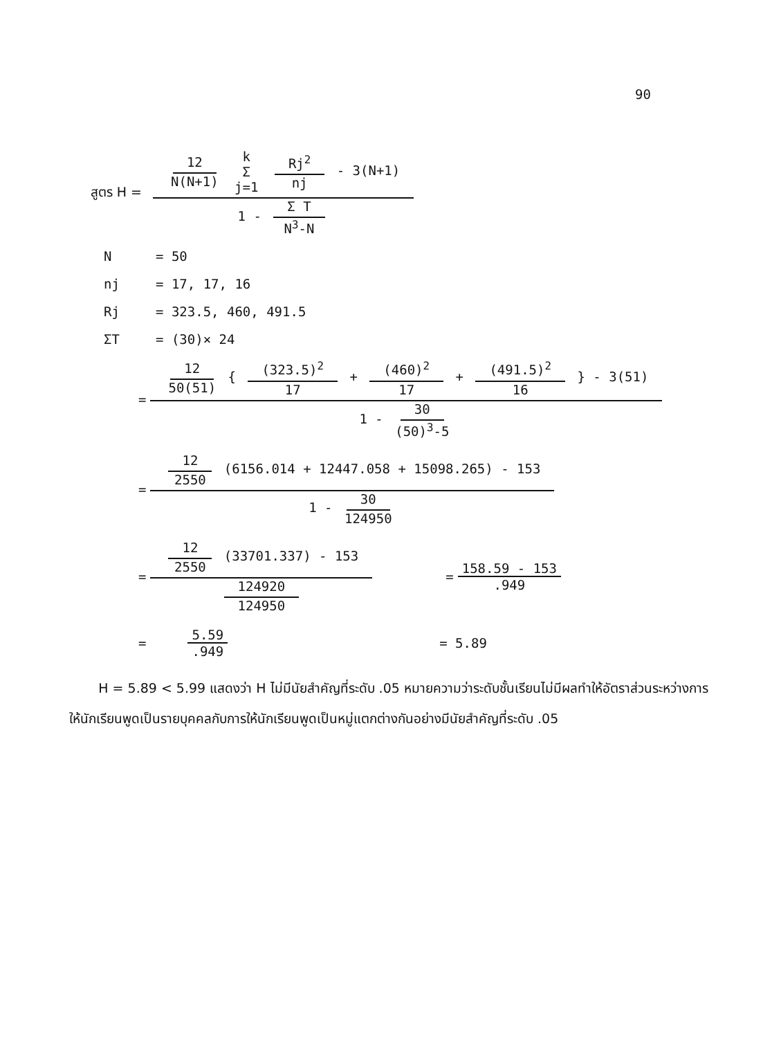90
สูตร H = 12 N(N+1) k Σ j=1 Rj<sup>2</sup> nj - 3(N+1) 1 - Σ T N<sup>3</sup>-N
N = 50
nj = 17, 17, 16
Rj = 323.5, 460, 491.5
ΣT = (30)× 24
= 12 50(51) { (323.5)<sup>2</sup> 17 + (460)<sup>2</sup> 17 + (491.5)<sup>2</sup> 16 } - 3(51) 1 - 30 (50)<sup>3</sup>-5
= 12 2550 (6156.014 + 12447.058 + 15098.265) - 153 1 - 30 124950
= 12 2550 (33701.337) - 153 124920 124950 = 158.59 - 153.949
= 5.59.949 = 5.89
H = 5.89 < 5.99 แสดงว่า H ไม่มีนัยสำคัญที่ระดับ .05 หมายความว่าระดับชั้นเรียนไม่มีผลทำให้อัตราส่วนระหว่างการให้นักเรียนพูดเป็นรายบุคคลกับการให้นักเรียนพูดเป็นหมู่แตกต่างกันอย่างมีนัยสำคัญที่ระดับ .05